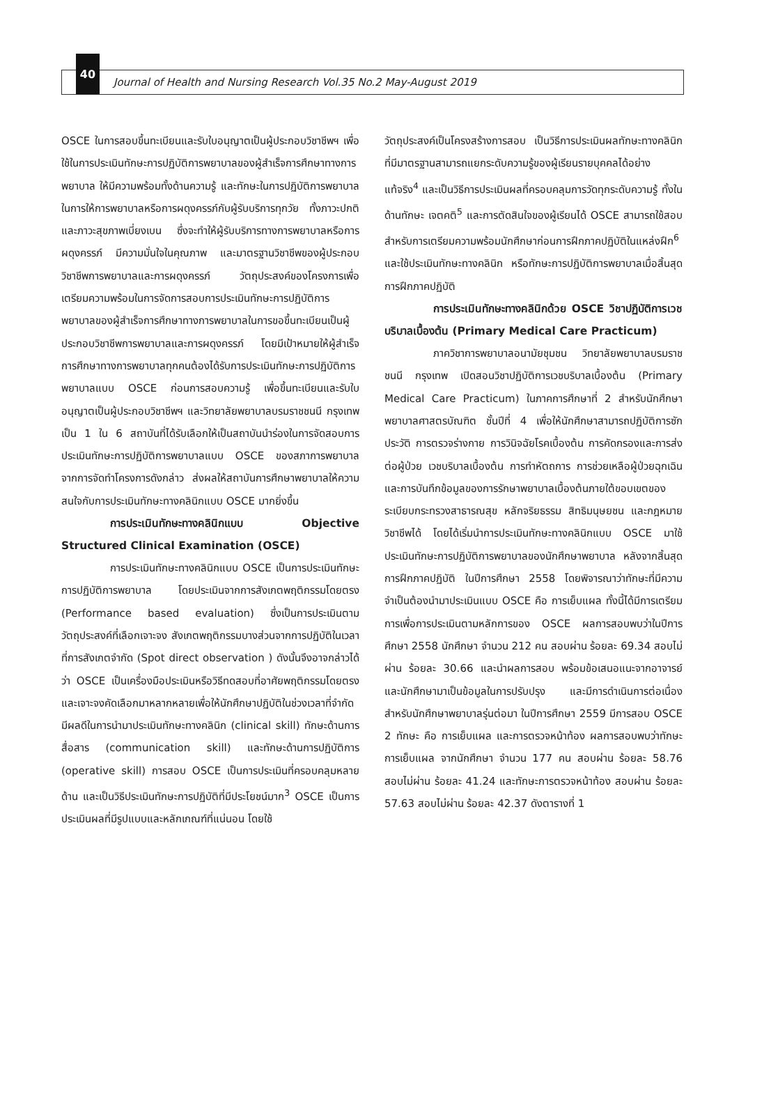40
Journal of Health and Nursing Research Vol.35 No.2 May-August 2019
OSCE ในการสอบขึ้นทะเบียนและรับใบอนุญาตเป็นผู้ประกอบวิชาชีพฯ เพื่อใช้ในการประเมินทักษะการปฏิบัติการพยาบาลของผู้สำเร็จการศึกษาทางการพยาบาล ให้มีความพร้อมทั้งด้านความรู้ และทักษะในการปฏิบัติการพยาบาลในการให้การพยาบาลหรือการผดุงครรภ์กับผู้รับบริการทุกวัย ทั้งภาวะปกติและภาวะสุขภาพเบี่ยงเบน ซึ่งจะทำให้ผู้รับบริการทางการพยาบาลหรือการผดุงครรภ์ มีความมั่นใจในคุณภาพ และมาตรฐานวิชาชีพของผู้ประกอบวิชาชีพการพยาบาลและการผดุงครรภ์ วัตถุประสงค์ของโครงการเพื่อเตรียมความพร้อมในการจัดการสอบการประเมินทักษะการปฏิบัติการพยาบาลของผู้สำเร็จการศึกษาทางการพยาบาลในการขอขึ้นทะเบียนเป็นผู้ประกอบวิชาชีพการพยาบาลและการผดุงครรภ์ โดยมีเป้าหมายให้ผู้สำเร็จการศึกษาทางการพยาบาลทุกคนต้องได้รับการประเมินทักษะการปฏิบัติการพยาบาลแบบ OSCE ก่อนการสอบความรู้ เพื่อขึ้นทะเบียนและรับใบอนุญาตเป็นผู้ประกอบวิชาชีพฯ และวิทยาลัยพยาบาลบรมราชชนนี กรุงเทพ เป็น 1 ใน 6 สถาบันที่ได้รับเลือกให้เป็นสถาบันนำร่องในการจัดสอบการประเมินทักษะการปฏิบัติการพยาบาลแบบ OSCE ของสภาการพยาบาล จากการจัดทำโครงการดังกล่าว ส่งผลให้สถาบันการศึกษาพยาบาลให้ความสนใจกับการประเมินทักษะทางคลินิกแบบ OSCE มากยิ่งขึ้น
การประเมินทักษะทางคลินิกแบบ Objective Structured Clinical Examination (OSCE)
การประเมินทักษะทางคลินิกแบบ OSCE เป็นการประเมินทักษะการปฏิบัติการพยาบาล โดยประเมินจากการสังเกตพฤติกรรมโดยตรง (Performance based evaluation) ซึ่งเป็นการประเมินตามวัตถุประสงค์ที่เลือกเจาะจง สังเกตพฤติกรรมบางส่วนจากการปฏิบัติในเวลาที่การสังเกตจำกัด (Spot direct observation ) ดังนั้นจึงอาจกล่าวได้ว่า OSCE เป็นเครื่องมือประเมินหรือวิธีทดสอบที่อาศัยพฤติกรรมโดยตรงและเจาะจงคัดเลือกมาหลากหลายเพื่อให้นักศึกษาปฏิบัติในช่วงเวลาที่จำกัด มีผลดีในการนำมาประเมินทักษะทางคลินิก (clinical skill) ทักษะด้านการสื่อสาร (communication skill) และทักษะด้านการปฏิบัติการ (operative skill) การสอบ OSCE เป็นการประเมินที่ครอบคลุมหลายด้าน และเป็นวิธีประเมินทักษะการปฏิบัติที่มีประโยชน์มาก<sup>3</sup> OSCE เป็นการประเมินผลที่มีรูปแบบและหลักเกณฑ์ที่แน่นอน โดยใช้
วัตถุประสงค์เป็นโครงสร้างการสอบ เป็นวิธีการประเมินผลทักษะทางคลินิกที่มีมาตรฐานสามารถแยกระดับความรู้ของผู้เรียนรายบุคคลได้อย่างแท้จริง<sup>4</sup> และเป็นวิธีการประเมินผลที่ครอบคลุมการวัดทุกระดับความรู้ ทั้งในด้านทักษะ เจตคติ<sup>5</sup> และการตัดสินใจของผู้เรียนได้ OSCE สามารถใช้สอบสำหรับการเตรียมความพร้อมนักศึกษาก่อนการฝึกภาคปฏิบัติในแหล่งฝึก<sup>6</sup> และใช้ประเมินทักษะทางคลินิก หรือทักษะการปฏิบัติการพยาบาลเมื่อสิ้นสุดการฝึกภาคปฏิบัติ
การประเมินทักษะทางคลินิกด้วย OSCE วิชาปฏิบัติการเวชบริบาลเบื้องต้น (Primary Medical Care Practicum)
ภาควิชาการพยาบาลอนามัยชุมชน วิทยาลัยพยาบาลบรมราชชนนี กรุงเทพ เปิดสอนวิชาปฏิบัติการเวชบริบาลเบื้องต้น (Primary Medical Care Practicum) ในภาคการศึกษาที่ 2 สำหรับนักศึกษาพยาบาลศาสตรบัณฑิต ชั้นปีที่ 4 เพื่อให้นักศึกษาสามารถปฏิบัติการซักประวัติ การตรวจร่างกาย การวินิจฉัยโรคเบื้องต้น การคัดกรองและการส่งต่อผู้ป่วย เวชบริบาลเบื้องต้น การทำหัตถการ การช่วยเหลือผู้ป่วยฉุกเฉิน และการบันทึกข้อมูลของการรักษาพยาบาลเบื้องต้นภายใต้ขอบเขตของระเบียบกระทรวงสาธารณสุข หลักจริยธรรม สิทธิมนุษยชน และกฎหมายวิชาชีพได้ โดยได้เริ่มนำการประเมินทักษะทางคลินิกแบบ OSCE มาใช้ประเมินทักษะการปฏิบัติการพยาบาลของนักศึกษาพยาบาล หลังจากสิ้นสุดการฝึกภาคปฏิบัติ ในปีการศึกษา 2558 โดยพิจารณาว่าทักษะที่มีความจำเป็นต้องนำมาประเมินแบบ OSCE คือ การเย็บแผล ทั้งนี้ได้มีการเตรียมการเพื่อการประเมินตามหลักการของ OSCE ผลการสอบพบว่าในปีการศึกษา 2558 นักศึกษา จำนวน 212 คน สอบผ่าน ร้อยละ 69.34 สอบไม่ผ่าน ร้อยละ 30.66 และนำผลการสอบ พร้อมข้อเสนอแนะจากอาจารย์และนักศึกษามาเป็นข้อมูลในการปรับปรุง และมีการดำเนินการต่อเนื่อง สำหรับนักศึกษาพยาบาลรุ่นต่อมา ในปีการศึกษา 2559 มีการสอบ OSCE 2 ทักษะ คือ การเย็บแผล และการตรวจหน้าท้อง ผลการสอบพบว่าทักษะการเย็บแผล จากนักศึกษา จำนวน 177 คน สอบผ่าน ร้อยละ 58.76 สอบไม่ผ่าน ร้อยละ 41.24 และทักษะการตรวจหน้าท้อง สอบผ่าน ร้อยละ 57.63 สอบไม่ผ่าน ร้อยละ 42.37 ดังตารางที่ 1